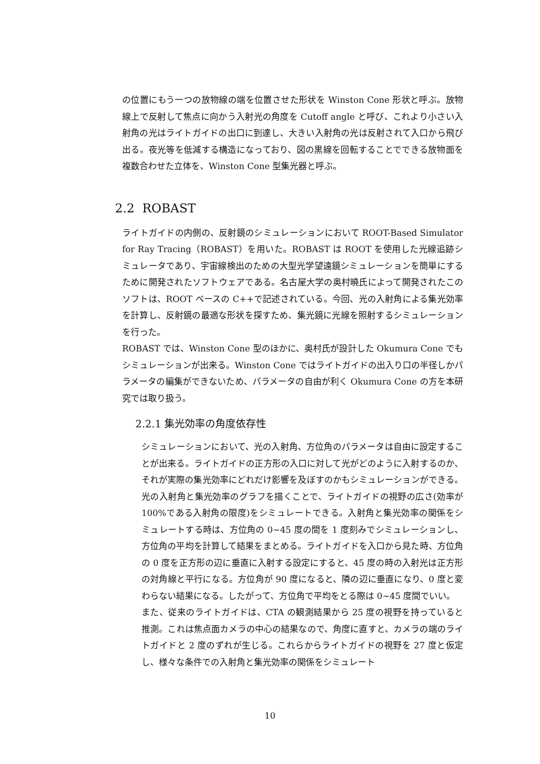の位置にもう一つの放物線の端を位置させた形状を Winston Cone 形状と呼ぶ。放物線上で反射して焦点に向かう入射光の角度を Cutoff angle と呼び、これより小さい入射角の光はライトガイドの出口に到達し、大きい入射角の光は反射されて入口から飛び出る。夜光等を低減する構造になっており、図の黒線を回転することでできる放物面を複数合わせた立体を、Winston Cone 型集光器と呼ぶ。
2.2 ROBAST
ライトガイドの内側の、反射鏡のシミュレーションにおいて ROOT-Based Simulator for Ray Tracing（ROBAST）を用いた。ROBAST は ROOT を使用した光線追跡シミュレータであり、宇宙線検出のための大型光学望遠鏡シミュレーションを簡単にするために開発されたソフトウェアである。名古屋大学の奥村曉氏によって開発されたこのソフトは、ROOT ベースの C++で記述されている。今回、光の入射角による集光効率を計算し、反射鏡の最適な形状を探すため、集光鏡に光線を照射するシミュレーションを行った。
ROBAST では、Winston Cone 型のほかに、奥村氏が設計した Okumura Cone でもシミュレーションが出来る。Winston Cone ではライトガイドの出入り口の半径しかパラメータの編集ができないため、パラメータの自由が利く Okumura Cone の方を本研究では取り扱う。
2.2.1 集光効率の角度依存性
シミュレーションにおいて、光の入射角、方位角のパラメータは自由に設定することが出来る。ライトガイドの正方形の入口に対して光がどのように入射するのか、それが実際の集光効率にどれだけ影響を及ぼすのかもシミュレーションができる。光の入射角と集光効率のグラフを描くことで、ライトガイドの視野の広さ(効率が 100%である入射角の限度)をシミュレートできる。入射角と集光効率の関係をシミュレートする時は、方位角の 0~45 度の間を 1 度刻みでシミュレーションし、方位角の平均を計算して結果をまとめる。ライトガイドを入口から見た時、方位角の 0 度を正方形の辺に垂直に入射する設定にすると、45 度の時の入射光は正方形の対角線と平行になる。方位角が 90 度になると、隣の辺に垂直になり、0 度と変わらない結果になる。したがって、方位角で平均をとる際は 0~45 度間でいい。
また、従来のライトガイドは、CTA の観測結果から 25 度の視野を持っていると推測。これは焦点面カメラの中心の結果なので、角度に直すと、カメラの端のライトガイドと 2 度のずれが生じる。これらからライトガイドの視野を 27 度と仮定し、様々な条件での入射角と集光効率の関係をシミュレート
10